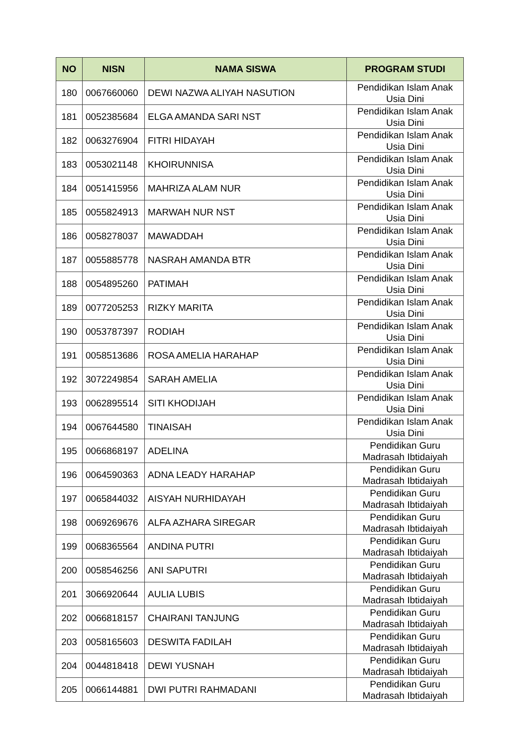| NO | NISN | NAMA SISWA | PROGRAM STUDI |
| --- | --- | --- | --- |
| 180 | 0067660060 | DEWI NAZWA ALIYAH NASUTION | Pendidikan Islam Anak Usia Dini |
| 181 | 0052385684 | ELGA AMANDA SARI NST | Pendidikan Islam Anak Usia Dini |
| 182 | 0063276904 | FITRI HIDAYAH | Pendidikan Islam Anak Usia Dini |
| 183 | 0053021148 | KHOIRUNNISA | Pendidikan Islam Anak Usia Dini |
| 184 | 0051415956 | MAHRIZA ALAM NUR | Pendidikan Islam Anak Usia Dini |
| 185 | 0055824913 | MARWAH NUR NST | Pendidikan Islam Anak Usia Dini |
| 186 | 0058278037 | MAWADDAH | Pendidikan Islam Anak Usia Dini |
| 187 | 0055885778 | NASRAH AMANDA BTR | Pendidikan Islam Anak Usia Dini |
| 188 | 0054895260 | PATIMAH | Pendidikan Islam Anak Usia Dini |
| 189 | 0077205253 | RIZKY MARITA | Pendidikan Islam Anak Usia Dini |
| 190 | 0053787397 | RODIAH | Pendidikan Islam Anak Usia Dini |
| 191 | 0058513686 | ROSA AMELIA HARAHAP | Pendidikan Islam Anak Usia Dini |
| 192 | 3072249854 | SARAH AMELIA | Pendidikan Islam Anak Usia Dini |
| 193 | 0062895514 | SITI KHODIJAH | Pendidikan Islam Anak Usia Dini |
| 194 | 0067644580 | TINAISAH | Pendidikan Islam Anak Usia Dini |
| 195 | 0066868197 | ADELINA | Pendidikan Guru Madrasah Ibtidaiyah |
| 196 | 0064590363 | ADNA LEADY HARAHAP | Pendidikan Guru Madrasah Ibtidaiyah |
| 197 | 0065844032 | AISYAH NURHIDAYAH | Pendidikan Guru Madrasah Ibtidaiyah |
| 198 | 0069269676 | ALFA AZHARA SIREGAR | Pendidikan Guru Madrasah Ibtidaiyah |
| 199 | 0068365564 | ANDINA PUTRI | Pendidikan Guru Madrasah Ibtidaiyah |
| 200 | 0058546256 | ANI SAPUTRI | Pendidikan Guru Madrasah Ibtidaiyah |
| 201 | 3066920644 | AULIA LUBIS | Pendidikan Guru Madrasah Ibtidaiyah |
| 202 | 0066818157 | CHAIRANI TANJUNG | Pendidikan Guru Madrasah Ibtidaiyah |
| 203 | 0058165603 | DESWITA FADILAH | Pendidikan Guru Madrasah Ibtidaiyah |
| 204 | 0044818418 | DEWI YUSNAH | Pendidikan Guru Madrasah Ibtidaiyah |
| 205 | 0066144881 | DWI PUTRI RAHMADANI | Pendidikan Guru Madrasah Ibtidaiyah |